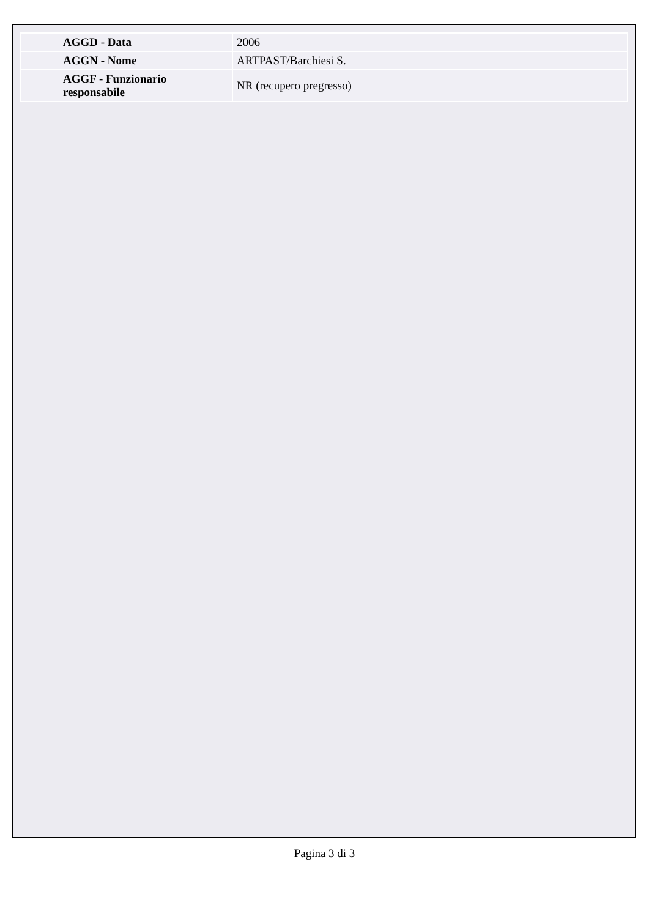| AGGD - Data | 2006 |
| AGGN - Nome | ARTPAST/Barchiesi S. |
| AGGF - Funzionario responsabile | NR (recupero pregresso) |
Pagina 3 di 3